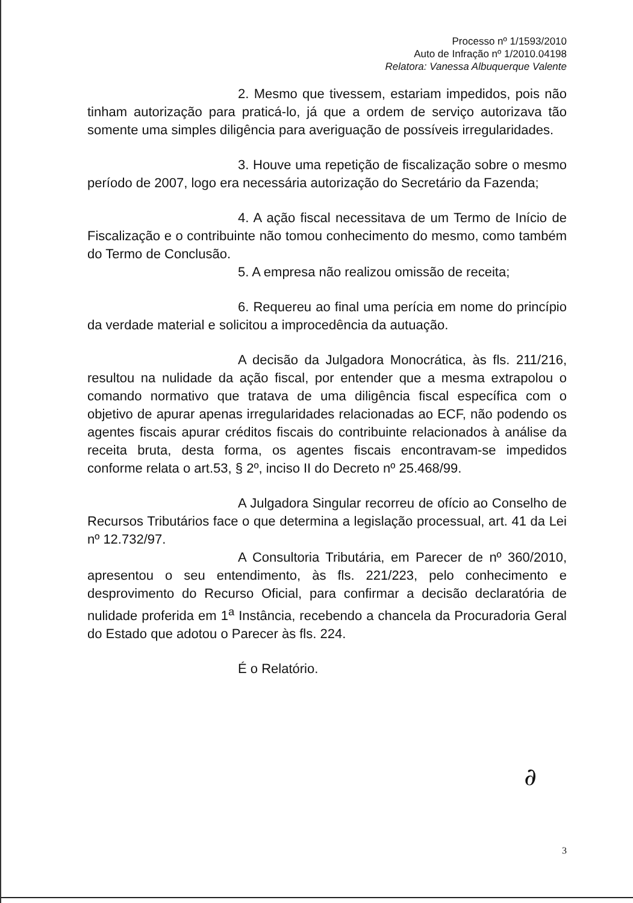Processo nº 1/1593/2010
Auto de Infração nº 1/2010.04198
Relatora: Vanessa Albuquerque Valente
2. Mesmo que tivessem, estariam impedidos, pois não tinham autorização para praticá-lo, já que a ordem de serviço autorizava tão somente uma simples diligência para averiguação de possíveis irregularidades.
3. Houve uma repetição de fiscalização sobre o mesmo período de 2007, logo era necessária autorização do Secretário da Fazenda;
4. A ação fiscal necessitava de um Termo de Início de Fiscalização e o contribuinte não tomou conhecimento do mesmo, como também do Termo de Conclusão.
5. A empresa não realizou omissão de receita;
6. Requereu ao final uma perícia em nome do princípio da verdade material e solicitou a improcedência da autuação.
A decisão da Julgadora Monocrática, às fls. 211/216, resultou na nulidade da ação fiscal, por entender que a mesma extrapolou o comando normativo que tratava de uma diligência fiscal específica com o objetivo de apurar apenas irregularidades relacionadas ao ECF, não podendo os agentes fiscais apurar créditos fiscais do contribuinte relacionados à análise da receita bruta, desta forma, os agentes fiscais encontravam-se impedidos conforme relata o art.53, § 2º, inciso II do Decreto nº 25.468/99.
A Julgadora Singular recorreu de ofício ao Conselho de Recursos Tributários face o que determina a legislação processual, art. 41 da Lei nº 12.732/97.
A Consultoria Tributária, em Parecer de nº 360/2010, apresentou o seu entendimento, às fls. 221/223, pelo conhecimento e desprovimento do Recurso Oficial, para confirmar a decisão declaratória de nulidade proferida em 1<sup>a</sup> Instância, recebendo a chancela da Procuradoria Geral do Estado que adotou o Parecer às fls. 224.
É o Relatório.
∂
3